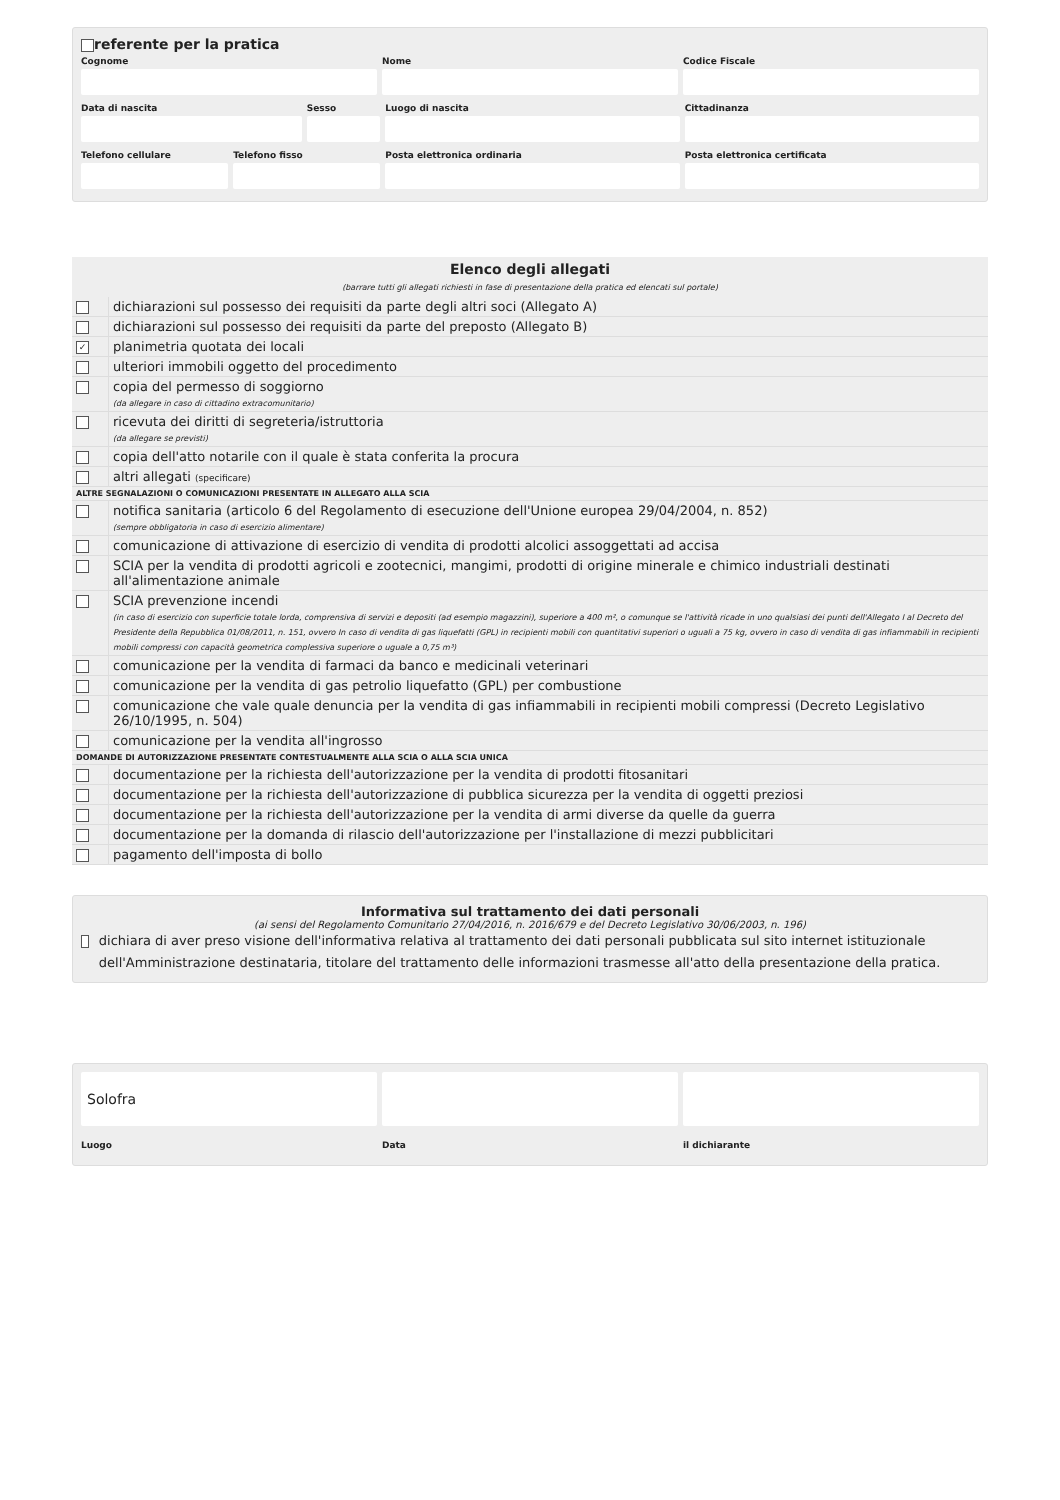referente per la pratica
Cognome Nome Codice Fiscale
Data di nascita Sesso Luogo di nascita Cittadinanza
Telefono cellulare Telefono fisso Posta elettronica ordinaria Posta elettronica certificata
| Elenco degli allegati (barrare tutti gli allegati richiesti in fase di presentazione della pratica ed elencati sul portale) | |
| --- | --- |
| | dichiarazioni sul possesso dei requisiti da parte degli altri soci (Allegato A) |
| | dichiarazioni sul possesso dei requisiti da parte del preposto (Allegato B) |
| ✓ | planimetria quotata dei locali |
| | ulteriori immobili oggetto del procedimento |
| | copia del permesso di soggiorno (da allegare in caso di cittadino extracomunitario) |
| | ricevuta dei diritti di segreteria/istruttoria (da allegare se previsti) |
| | copia dell'atto notarile con il quale è stata conferita la procura |
| | altri allegati (specificare) |
| ALTRE SEGNALAZIONI O COMUNICAZIONI PRESENTATE IN ALLEGATO ALLA SCIA | |
| | notifica sanitaria (articolo 6 del Regolamento di esecuzione dell'Unione europea 29/04/2004, n. 852) (sempre obbligatoria in caso di esercizio alimentare) |
| | comunicazione di attivazione di esercizio di vendita di prodotti alcolici assoggettati ad accisa |
| | SCIA per la vendita di prodotti agricoli e zootecnici, mangimi, prodotti di origine minerale e chimico industriali destinati all'alimentazione animale |
| | SCIA prevenzione incendi (in caso di esercizio con superficie totale lorda, comprensiva di servizi e depositi (ad esempio magazzini), superiore a 400 m², o comunque se l'attività ricade in uno qualsiasi dei punti dell'Allegato I al Decreto del Presidente della Repubblica 01/08/2011, n. 151, ovvero In caso di vendita di gas liquefatti (GPL) in recipienti mobili con quantitativi superiori o uguali a 75 kg, ovvero in caso di vendita di gas infiammabili in recipienti mobili compressi con capacità geometrica complessiva superiore o uguale a 0,75 m³) |
| | comunicazione per la vendita di farmaci da banco e medicinali veterinari |
| | comunicazione per la vendita di gas petrolio liquefatto (GPL) per combustione |
| | comunicazione che vale quale denuncia per la vendita di gas infiammabili in recipienti mobili compressi (Decreto Legislativo 26/10/1995, n. 504) |
| | comunicazione per la vendita all'ingrosso |
| DOMANDE DI AUTORIZZAZIONE PRESENTATE CONTESTUALMENTE ALLA SCIA O ALLA SCIA UNICA | |
| | documentazione per la richiesta dell'autorizzazione per la vendita di prodotti fitosanitari |
| | documentazione per la richiesta dell'autorizzazione di pubblica sicurezza per la vendita di oggetti preziosi |
| | documentazione per la richiesta dell'autorizzazione per la vendita di armi diverse da quelle da guerra |
| | documentazione per la domanda di rilascio dell'autorizzazione per l'installazione di mezzi pubblicitari |
| | pagamento dell'imposta di bollo |
Informativa sul trattamento dei dati personali
(ai sensi del Regolamento Comunitario 27/04/2016, n. 2016/679 e del Decreto Legislativo 30/06/2003, n. 196)
dichiara di aver preso visione dell'informativa relativa al trattamento dei dati personali pubblicata sul sito internet istituzionale dell'Amministrazione destinataria, titolare del trattamento delle informazioni trasmesse all'atto della presentazione della pratica.
Solofra
Luogo
Data il dichiarante